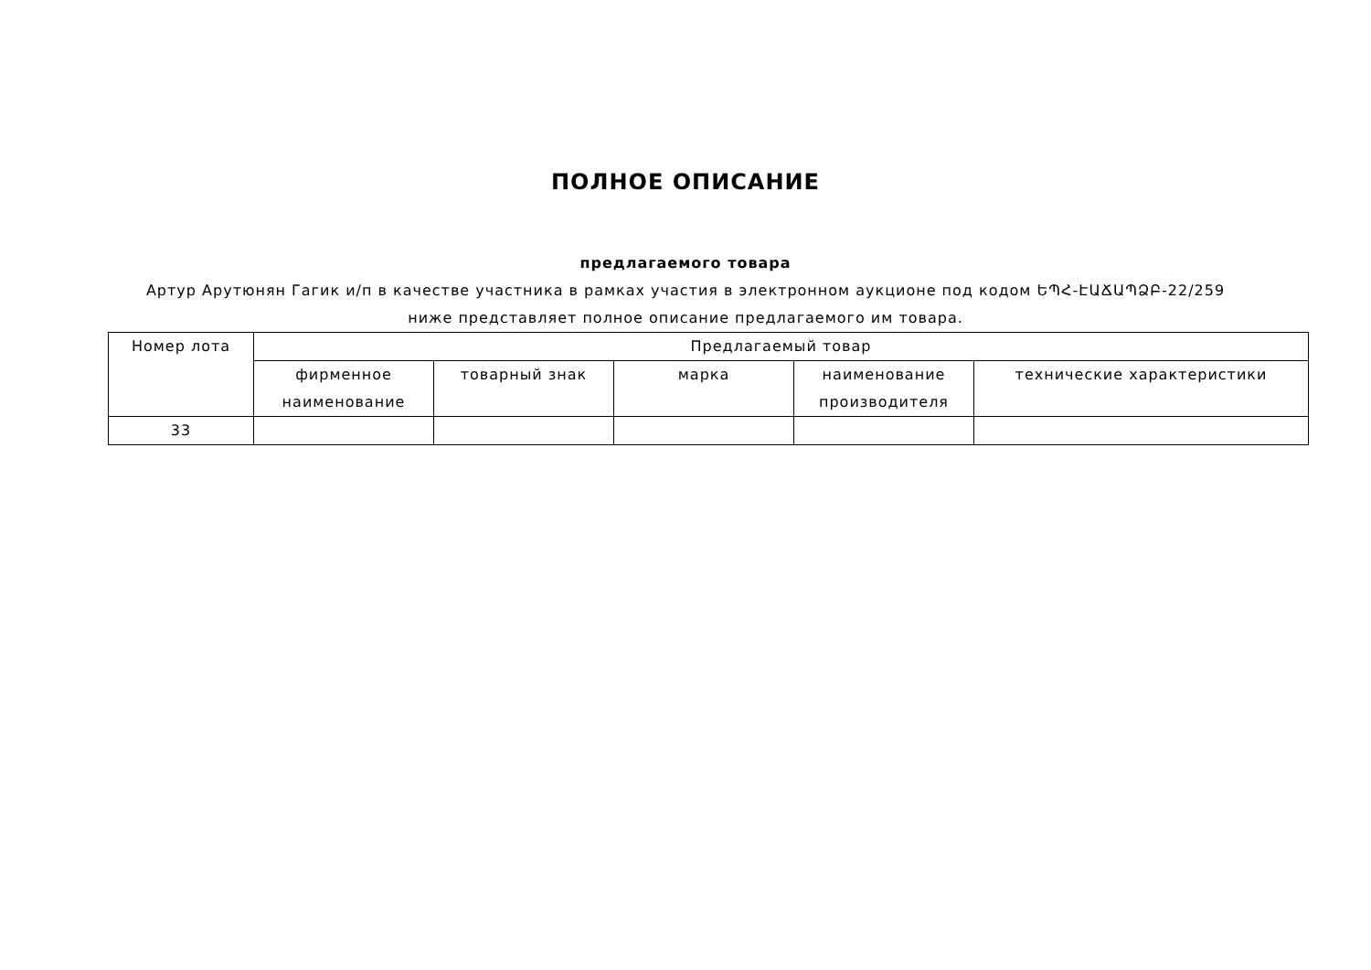ПОЛНОЕ ОПИСАНИЕ
предлагаемого товара
Артур Арутюнян Гагик и/п в качестве участника в рамках участия в электронном аукционе под кодом ԵՊՀ-ԷԱՃԱՊՁԲ-22/259
ниже представляет полное описание предлагаемого им товара.
| Номер лота | Предлагаемый товар | | | | |
| --- | --- | --- | --- | --- | --- |
| | фирменное наименование | товарный знак | марка | наименование производителя | технические характеристики |
| 33 | | | | | |